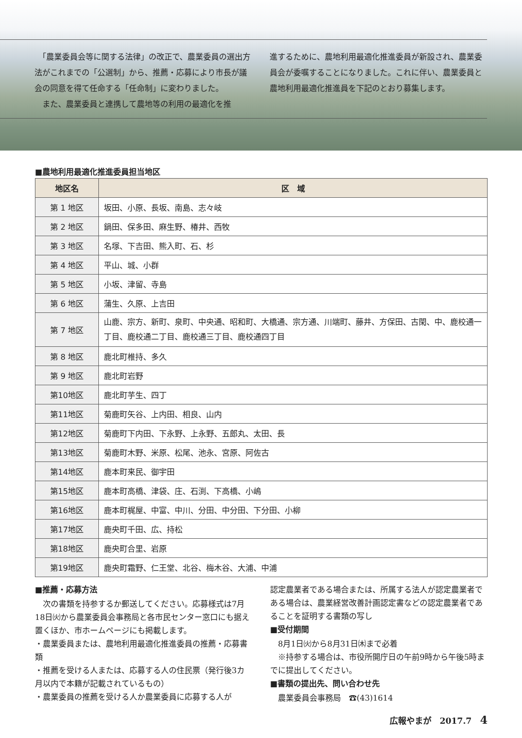「農業委員会等に関する法律」の改正で、農業委員の選出方法がこれまでの「公選制」から、推薦・応募により市長が議会の同意を得て任命する「任命制」に変わりました。
　また、農業委員と連携して農地等の利用の最適化を推
進するために、農地利用最適化推進委員が新設され、農業委員会が委嘱することになりました。これに伴い、農業委員と農地利用最適化推進員を下記のとおり募集します。
■農地利用最適化推進委員担当地区
| 地区名 | 区 域 |
| --- | --- |
| 第 1 地区 | 坂田、小原、長坂、南島、志々岐 |
| 第 2 地区 | 鍋田、保多田、麻生野、椿井、西牧 |
| 第 3 地区 | 名塚、下吉田、熊入町、石、杉 |
| 第 4 地区 | 平山、城、小群 |
| 第 5 地区 | 小坂、津留、寺島 |
| 第 6 地区 | 蒲生、久原、上吉田 |
| 第 7 地区 | 山鹿、宗方、新町、泉町、中央通、昭和町、大橋通、宗方通、川端町、藤井、方保田、古閑、中、鹿校通一丁目、鹿校通二丁目、鹿校通三丁目、鹿校通四丁目 |
| 第 8 地区 | 鹿北町椎持、多久 |
| 第 9 地区 | 鹿北町岩野 |
| 第10地区 | 鹿北町芋生、四丁 |
| 第11地区 | 菊鹿町矢谷、上内田、相良、山内 |
| 第12地区 | 菊鹿町下内田、下永野、上永野、五郎丸、太田、長 |
| 第13地区 | 菊鹿町木野、米原、松尾、池永、宮原、阿佐古 |
| 第14地区 | 鹿本町来民、御宇田 |
| 第15地区 | 鹿本町高橋、津袋、庄、石渕、下高橋、小嶋 |
| 第16地区 | 鹿本町梶屋、中富、中川、分田、中分田、下分田、小柳 |
| 第17地区 | 鹿央町千田、広、持松 |
| 第18地区 | 鹿央町合里、岩原 |
| 第19地区 | 鹿央町霜野、仁王堂、北谷、梅木谷、大浦、中浦 |
■推薦・応募方法
　次の書類を持参するか郵送してください。応募様式は7月18日㈫から農業委員会事務局と各市民センター窓口にも据え置くほか、市ホームページにも掲載します。
・農業委員または、農地利用最適化推進委員の推薦・応募書類
・推薦を受ける人または、応募する人の住民票（発行後3カ月以内で本籍が記載されているもの）
・農業委員の推薦を受ける人か農業委員に応募する人が
認定農業者である場合または、所属する法人が認定農業者である場合は、農業経営改善計画認定書などの認定農業者であることを証明する書類の写し
■受付期間
　8月1日㈫から8月31日㈭まで必着
　※持参する場合は、市役所開庁日の午前9時から午後5時までに提出してください。
■書類の提出先、問い合わせ先
　農業委員会事務局　☎(43)1614
広報やまが　2017.7　4